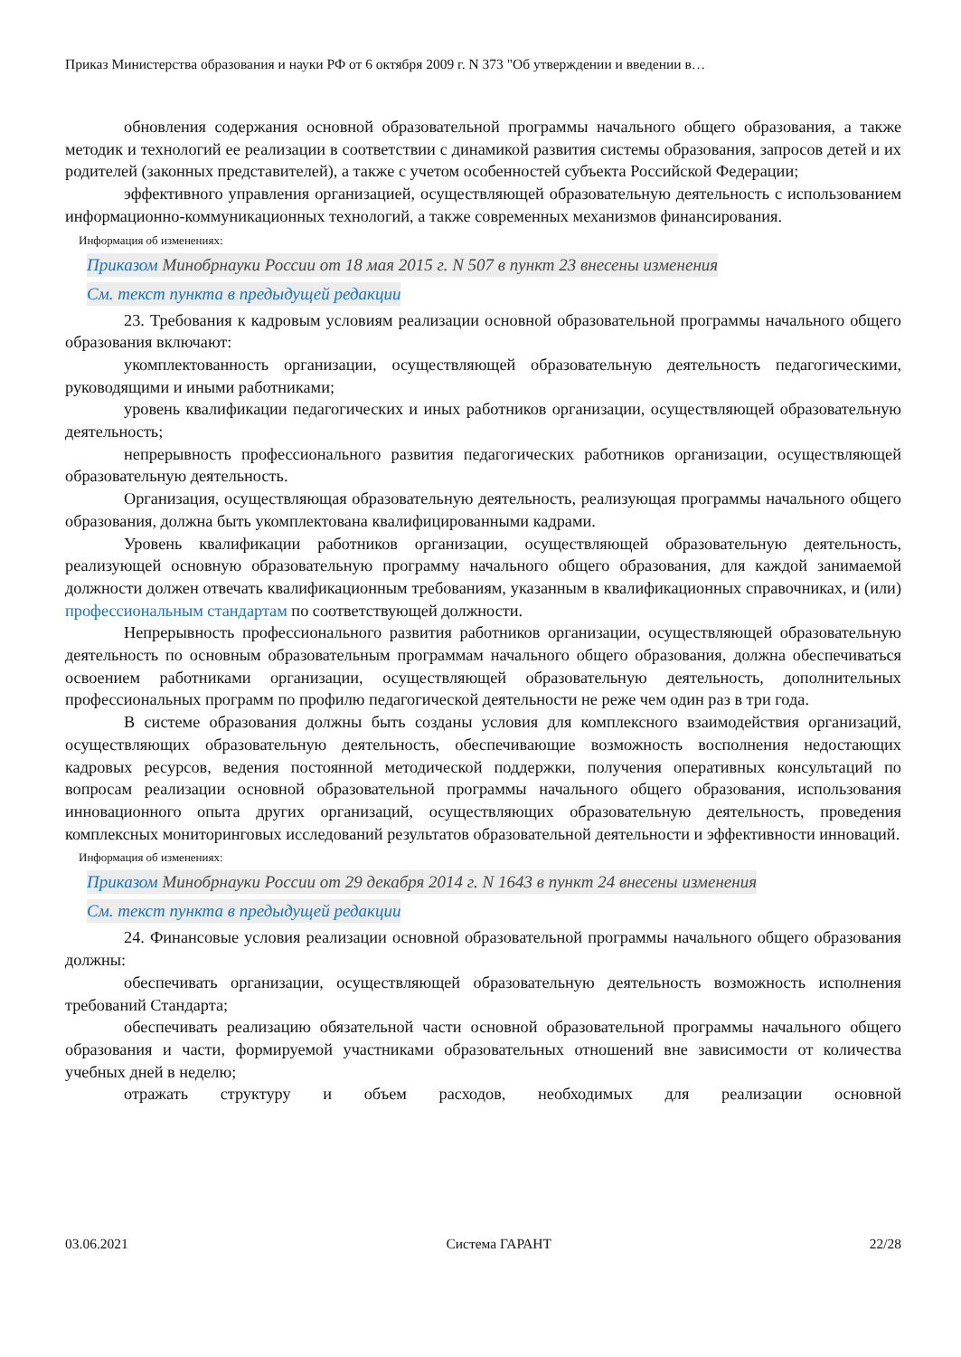Приказ Министерства образования и науки РФ от 6 октября 2009 г. N 373 "Об утверждении и введении в…
обновления содержания основной образовательной программы начального общего образования, а также методик и технологий ее реализации в соответствии с динамикой развития системы образования, запросов детей и их родителей (законных представителей), а также с учетом особенностей субъекта Российской Федерации;
эффективного управления организацией, осуществляющей образовательную деятельность с использованием информационно-коммуникационных технологий, а также современных механизмов финансирования.
Информация об изменениях:
Приказом Минобрнауки России от 18 мая 2015 г. N 507 в пункт 23 внесены изменения
См. текст пункта в предыдущей редакции
23. Требования к кадровым условиям реализации основной образовательной программы начального общего образования включают:
укомплектованность организации, осуществляющей образовательную деятельность педагогическими, руководящими и иными работниками;
уровень квалификации педагогических и иных работников организации, осуществляющей образовательную деятельность;
непрерывность профессионального развития педагогических работников организации, осуществляющей образовательную деятельность.
Организация, осуществляющая образовательную деятельность, реализующая программы начального общего образования, должна быть укомплектована квалифицированными кадрами.
Уровень квалификации работников организации, осуществляющей образовательную деятельность, реализующей основную образовательную программу начального общего образования, для каждой занимаемой должности должен отвечать квалификационным требованиям, указанным в квалификационных справочниках, и (или) профессиональным стандартам по соответствующей должности.
Непрерывность профессионального развития работников организации, осуществляющей образовательную деятельность по основным образовательным программам начального общего образования, должна обеспечиваться освоением работниками организации, осуществляющей образовательную деятельность, дополнительных профессиональных программ по профилю педагогической деятельности не реже чем один раз в три года.
В системе образования должны быть созданы условия для комплексного взаимодействия организаций, осуществляющих образовательную деятельность, обеспечивающие возможность восполнения недостающих кадровых ресурсов, ведения постоянной методической поддержки, получения оперативных консультаций по вопросам реализации основной образовательной программы начального общего образования, использования инновационного опыта других организаций, осуществляющих образовательную деятельность, проведения комплексных мониторинговых исследований результатов образовательной деятельности и эффективности инноваций.
Информация об изменениях:
Приказом Минобрнауки России от 29 декабря 2014 г. N 1643 в пункт 24 внесены изменения
См. текст пункта в предыдущей редакции
24. Финансовые условия реализации основной образовательной программы начального общего образования должны:
обеспечивать организации, осуществляющей образовательную деятельность возможность исполнения требований Стандарта;
обеспечивать реализацию обязательной части основной образовательной программы начального общего образования и части, формируемой участниками образовательных отношений вне зависимости от количества учебных дней в неделю;
отражать структуру и объем расходов, необходимых для реализации основной
03.06.2021 Система ГАРАНТ 22/28